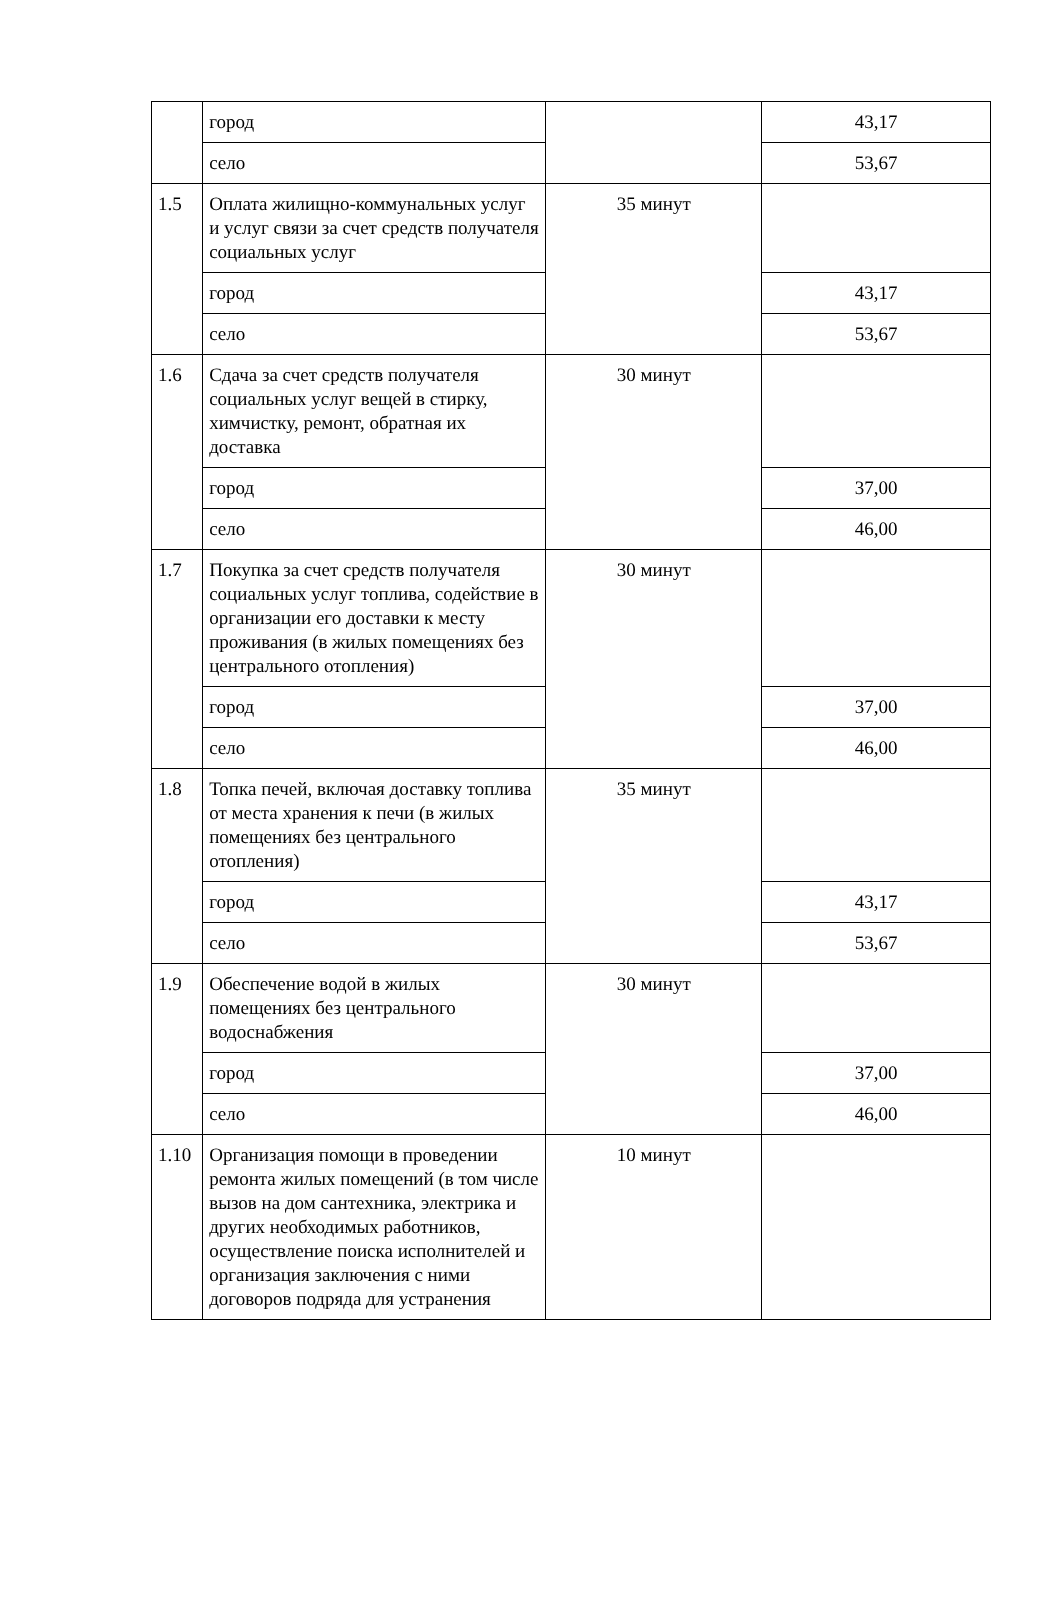| | город | | 43,17 |
| | село | | 53,67 |
| 1.5 | Оплата жилищно-коммунальных услуг и услуг связи за счет средств получателя социальных услуг | 35 минут | |
| | город | | 43,17 |
| | село | | 53,67 |
| 1.6 | Сдача за счет средств получателя социальных услуг вещей в стирку, химчистку, ремонт, обратная их доставка | 30 минут | |
| | город | | 37,00 |
| | село | | 46,00 |
| 1.7 | Покупка за счет средств получателя социальных услуг топлива, содействие в организации его доставки к месту проживания (в жилых помещениях без центрального отопления) | 30 минут | |
| | город | | 37,00 |
| | село | | 46,00 |
| 1.8 | Топка печей, включая доставку топлива от места хранения к печи (в жилых помещениях без центрального отопления) | 35 минут | |
| | город | | 43,17 |
| | село | | 53,67 |
| 1.9 | Обеспечение водой в жилых помещениях без центрального водоснабжения | 30 минут | |
| | город | | 37,00 |
| | село | | 46,00 |
| 1.10 | Организация помощи в проведении ремонта жилых помещений (в том числе вызов на дом сантехника, электрика и других необходимых работников, осуществление поиска исполнителей и организация заключения с ними договоров подряда для устранения | 10 минут | |